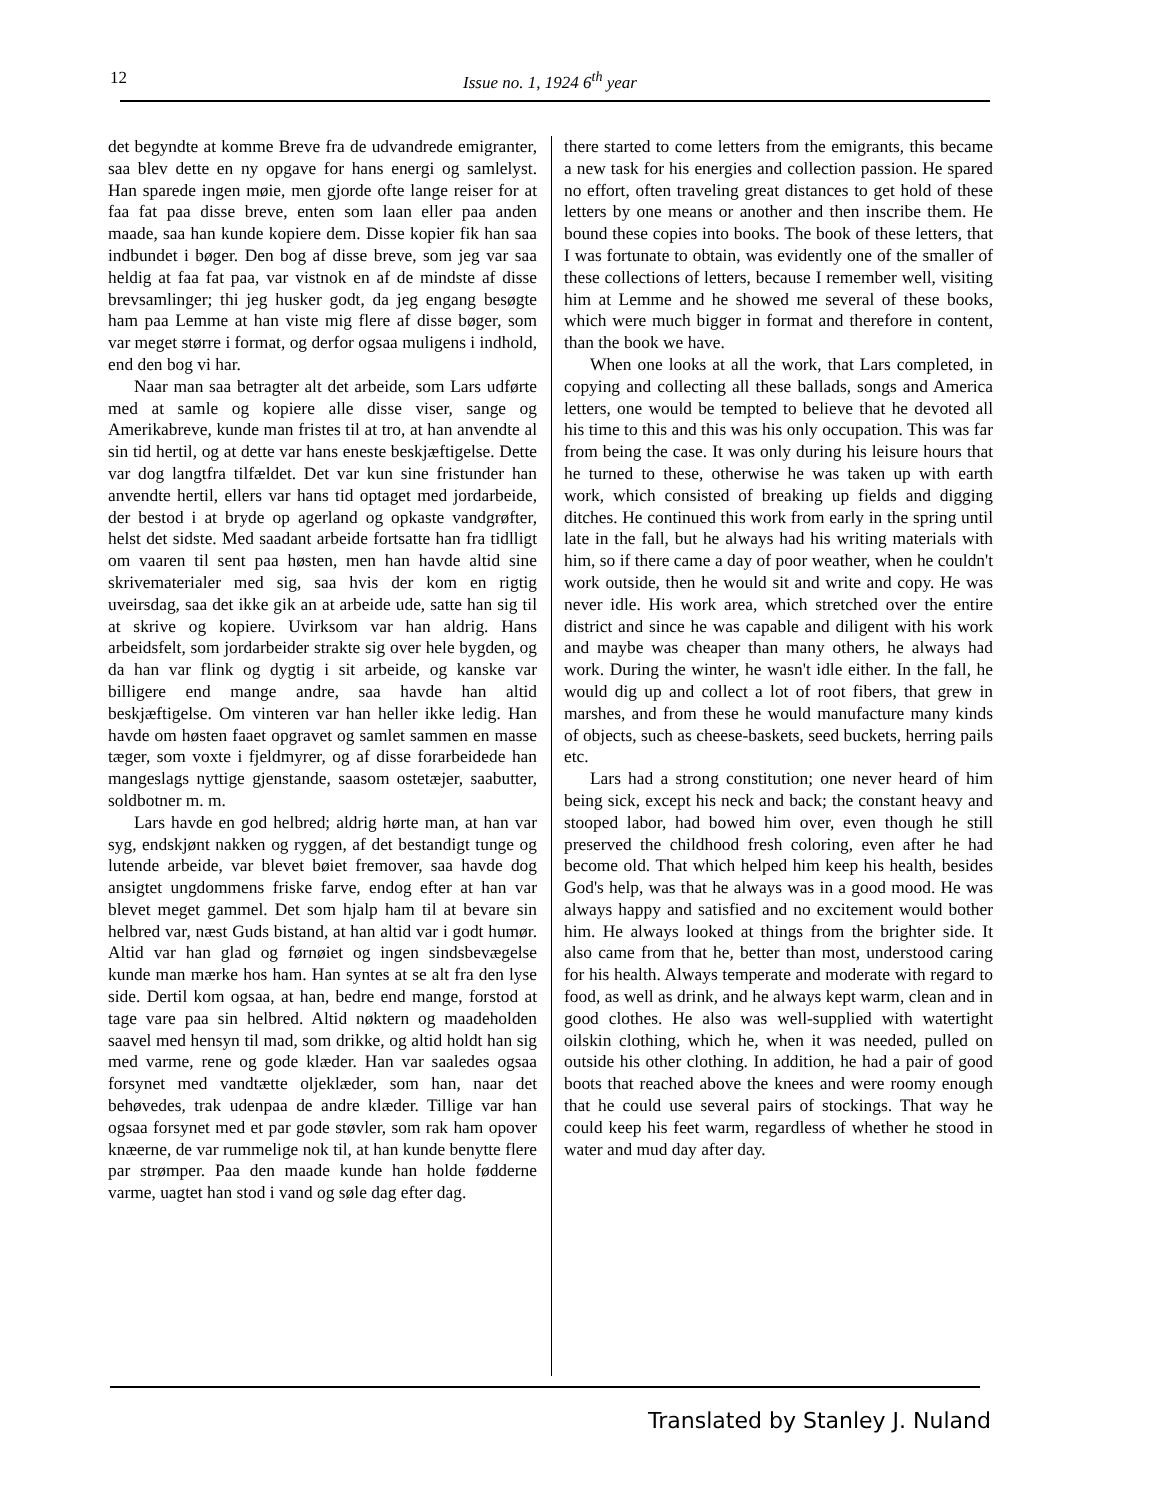12 Issue no. 1, 1924 6<sup>th</sup> year
det begyndte at komme Breve fra de udvandrede emigranter, saa blev dette en ny opgave for hans energi og samlelyst. Han sparede ingen møie, men gjorde ofte lange reiser for at faa fat paa disse breve, enten som laan eller paa anden maade, saa han kunde kopiere dem. Disse kopier fik han saa indbundet i bøger. Den bog af disse breve, som jeg var saa heldig at faa fat paa, var vistnok en af de mindste af disse brevsamlinger; thi jeg husker godt, da jeg engang besøgte ham paa Lemme at han viste mig flere af disse bøger, som var meget større i format, og derfor ogsaa muligens i indhold, end den bog vi har.
Naar man saa betragter alt det arbeide, som Lars udførte med at samle og kopiere alle disse viser, sange og Amerikabreve, kunde man fristes til at tro, at han anvendte al sin tid hertil, og at dette var hans eneste beskjæftigelse. Dette var dog langtfra tilfældet. Det var kun sine fristunder han anvendte hertil, ellers var hans tid optaget med jordarbeide, der bestod i at bryde op agerland og opkaste vandgrøfter, helst det sidste. Med saadant arbeide fortsatte han fra tidlligt om vaaren til sent paa høsten, men han havde altid sine skrivematerialer med sig, saa hvis der kom en rigtig uveirsdag, saa det ikke gik an at arbeide ude, satte han sig til at skrive og kopiere. Uvirksom var han aldrig. Hans arbeidsfelt, som jordarbeider strakte sig over hele bygden, og da han var flink og dygtig i sit arbeide, og kanske var billigere end mange andre, saa havde han altid beskjæftigelse. Om vinteren var han heller ikke ledig. Han havde om høsten faaet opgravet og samlet sammen en masse tæger, som voxte i fjeldmyrer, og af disse forarbeidede han mangeslags nyttige gjenstande, saasom ostetæjer, saabutter, soldbotner m. m.
Lars havde en god helbred; aldrig hørte man, at han var syg, endskjønt nakken og ryggen, af det bestandigt tunge og lutende arbeide, var blevet bøiet fremover, saa havde dog ansigtet ungdommens friske farve, endog efter at han var blevet meget gammel. Det som hjalp ham til at bevare sin helbred var, næst Guds bistand, at han altid var i godt humør. Altid var han glad og førnøiet og ingen sindsbevægelse kunde man mærke hos ham. Han syntes at se alt fra den lyse side. Dertil kom ogsaa, at han, bedre end mange, forstod at tage vare paa sin helbred. Altid nøktern og maadeholden saavel med hensyn til mad, som drikke, og altid holdt han sig med varme, rene og gode klæder. Han var saaledes ogsaa forsynet med vandtætte oljeklæder, som han, naar det behøvedes, trak udenpaa de andre klæder. Tillige var han ogsaa forsynet med et par gode støvler, som rak ham opover knæerne, de var rummelige nok til, at han kunde benytte flere par strømper. Paa den maade kunde han holde fødderne varme, uagtet han stod i vand og søle dag efter dag.
there started to come letters from the emigrants, this became a new task for his energies and collection passion. He spared no effort, often traveling great distances to get hold of these letters by one means or another and then inscribe them. He bound these copies into books. The book of these letters, that I was fortunate to obtain, was evidently one of the smaller of these collections of letters, because I remember well, visiting him at Lemme and he showed me several of these books, which were much bigger in format and therefore in content, than the book we have.
When one looks at all the work, that Lars completed, in copying and collecting all these ballads, songs and America letters, one would be tempted to believe that he devoted all his time to this and this was his only occupation. This was far from being the case. It was only during his leisure hours that he turned to these, otherwise he was taken up with earth work, which consisted of breaking up fields and digging ditches. He continued this work from early in the spring until late in the fall, but he always had his writing materials with him, so if there came a day of poor weather, when he couldn't work outside, then he would sit and write and copy. He was never idle. His work area, which stretched over the entire district and since he was capable and diligent with his work and maybe was cheaper than many others, he always had work. During the winter, he wasn't idle either. In the fall, he would dig up and collect a lot of root fibers, that grew in marshes, and from these he would manufacture many kinds of objects, such as cheese-baskets, seed buckets, herring pails etc.
Lars had a strong constitution; one never heard of him being sick, except his neck and back; the constant heavy and stooped labor, had bowed him over, even though he still preserved the childhood fresh coloring, even after he had become old. That which helped him keep his health, besides God's help, was that he always was in a good mood. He was always happy and satisfied and no excitement would bother him. He always looked at things from the brighter side. It also came from that he, better than most, understood caring for his health. Always temperate and moderate with regard to food, as well as drink, and he always kept warm, clean and in good clothes. He also was well-supplied with watertight oilskin clothing, which he, when it was needed, pulled on outside his other clothing. In addition, he had a pair of good boots that reached above the knees and were roomy enough that he could use several pairs of stockings. That way he could keep his feet warm, regardless of whether he stood in water and mud day after day.
Translated by Stanley J. Nuland